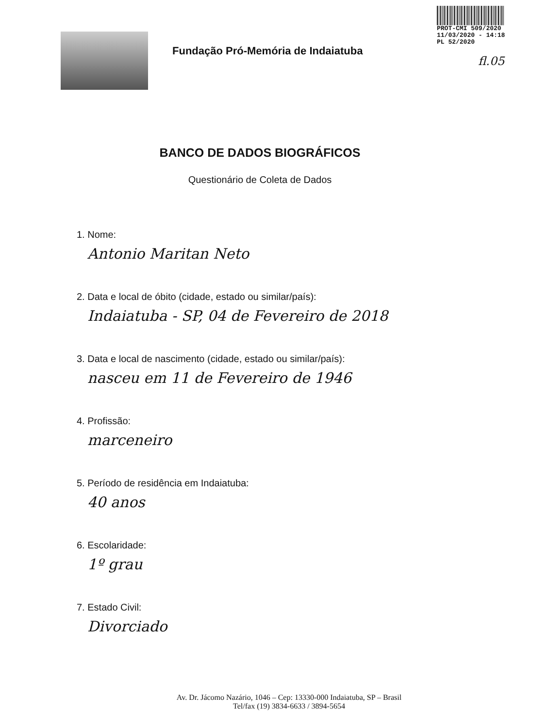PROT-CMI 509/2020
11/03/2020 - 14:18
PL 52/2020
Fundação Pró-Memória de Indaiatuba
fl.05
BANCO DE DADOS BIOGRÁFICOS
Questionário de Coleta de Dados
1. Nome:
Antonio Maritan Neto
2. Data e local de óbito (cidade, estado ou similar/país):
Indaiatuba - SP, 04 de Fevereiro de 2018
3. Data e local de nascimento (cidade, estado ou similar/país):
nasceu em 11 de Fevereiro de 1946
4. Profissão:
marceneiro
5. Período de residência em Indaiatuba:
40 anos
6. Escolaridade:
1º grau
7. Estado Civil:
Divorciado
Av. Dr. Jácomo Nazário, 1046 – Cep: 13330-000 Indaiatuba, SP – Brasil
Tel/fax (19) 3834-6633 / 3894-5654